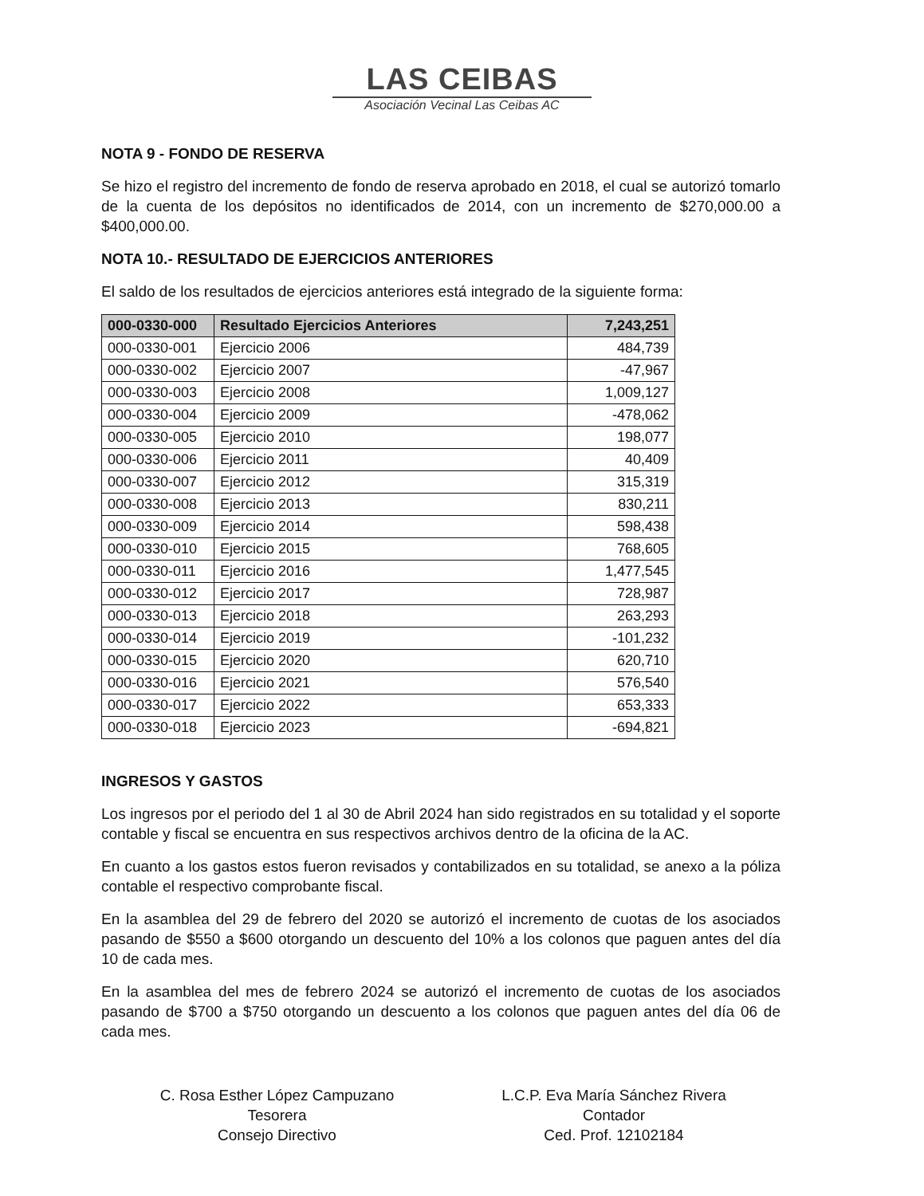LAS CEIBAS
Asociación Vecinal Las Ceibas AC
NOTA 9 - FONDO DE RESERVA
Se hizo el registro del incremento de fondo de reserva aprobado en 2018, el cual se autorizó tomarlo de la cuenta de los depósitos no identificados de 2014, con un incremento de $270,000.00 a $400,000.00.
NOTA 10.- RESULTADO DE EJERCICIOS ANTERIORES
El saldo de los resultados de ejercicios anteriores está integrado de la siguiente forma:
| 000-0330-000 | Resultado Ejercicios Anteriores | 7,243,251 |
| --- | --- | --- |
| 000-0330-001 | Ejercicio 2006 | 484,739 |
| 000-0330-002 | Ejercicio 2007 | -47,967 |
| 000-0330-003 | Ejercicio 2008 | 1,009,127 |
| 000-0330-004 | Ejercicio 2009 | -478,062 |
| 000-0330-005 | Ejercicio 2010 | 198,077 |
| 000-0330-006 | Ejercicio 2011 | 40,409 |
| 000-0330-007 | Ejercicio 2012 | 315,319 |
| 000-0330-008 | Ejercicio 2013 | 830,211 |
| 000-0330-009 | Ejercicio 2014 | 598,438 |
| 000-0330-010 | Ejercicio 2015 | 768,605 |
| 000-0330-011 | Ejercicio 2016 | 1,477,545 |
| 000-0330-012 | Ejercicio 2017 | 728,987 |
| 000-0330-013 | Ejercicio 2018 | 263,293 |
| 000-0330-014 | Ejercicio 2019 | -101,232 |
| 000-0330-015 | Ejercicio 2020 | 620,710 |
| 000-0330-016 | Ejercicio 2021 | 576,540 |
| 000-0330-017 | Ejercicio 2022 | 653,333 |
| 000-0330-018 | Ejercicio 2023 | -694,821 |
INGRESOS Y GASTOS
Los ingresos por el periodo del 1 al 30 de Abril 2024 han sido registrados en su totalidad y el soporte contable y fiscal se encuentra en sus respectivos archivos dentro de la oficina de la AC.
En cuanto a los gastos estos fueron revisados y contabilizados en su totalidad, se anexo a la póliza contable el respectivo comprobante fiscal.
En la asamblea del 29 de febrero del 2020 se autorizó el incremento de cuotas de los asociados pasando de $550 a $600 otorgando un descuento del 10% a los colonos que paguen antes del día 10 de cada mes.
En la asamblea del mes de febrero 2024 se autorizó el incremento de cuotas de los asociados pasando de $700 a $750 otorgando un descuento a los colonos que paguen antes del día 06 de cada mes.
C. Rosa Esther López Campuzano
Tesorera
Consejo Directivo
L.C.P. Eva María Sánchez Rivera
Contador
Ced. Prof. 12102184